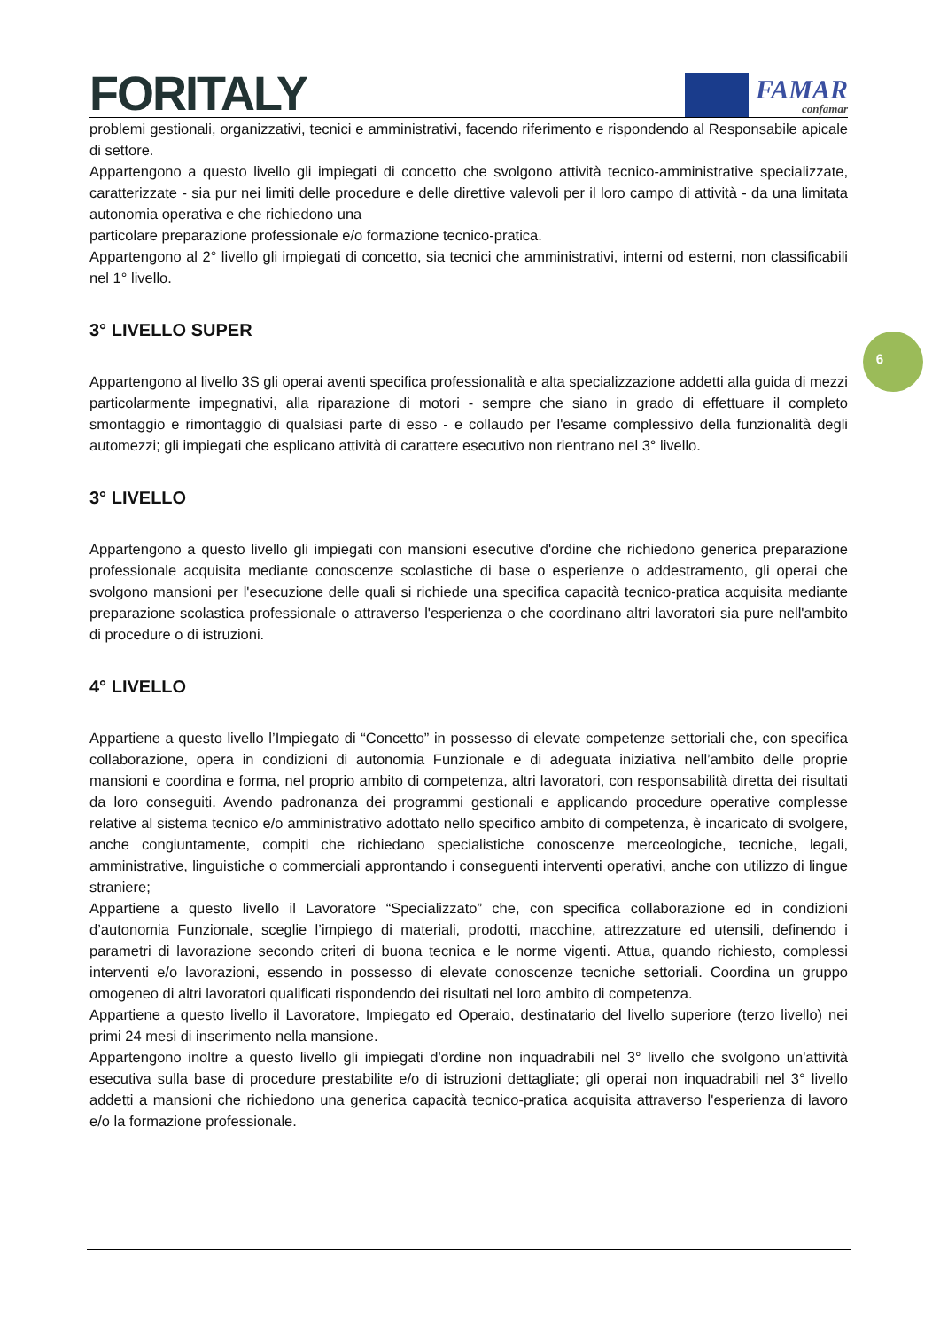6
FORITALY
FAMAR
confamar
problemi gestionali, organizzativi, tecnici e amministrativi, facendo riferimento e rispondendo al Responsabile apicale di settore.
Appartengono a questo livello gli impiegati di concetto che svolgono attività tecnico-amministrative specializzate, caratterizzate - sia pur nei limiti delle procedure e delle direttive valevoli per il loro campo di attività - da una limitata autonomia operativa e che richiedono una
particolare preparazione professionale e/o formazione tecnico-pratica.
Appartengono al 2° livello gli impiegati di concetto, sia tecnici che amministrativi, interni od esterni, non classificabili nel 1° livello.
3° LIVELLO SUPER
Appartengono al livello 3S gli operai aventi specifica professionalità e alta specializzazione addetti alla guida di mezzi particolarmente impegnativi, alla riparazione di motori - sempre che siano in grado di effettuare il completo smontaggio e rimontaggio di qualsiasi parte di esso - e collaudo per l'esame complessivo della funzionalità degli automezzi; gli impiegati che esplicano attività di carattere esecutivo non rientrano nel 3° livello.
3° LIVELLO
Appartengono a questo livello gli impiegati con mansioni esecutive d'ordine che richiedono generica preparazione professionale acquisita mediante conoscenze scolastiche di base o esperienze o addestramento, gli operai che svolgono mansioni per l'esecuzione delle quali si richiede una specifica capacità tecnico-pratica acquisita mediante preparazione scolastica professionale o attraverso l'esperienza o che coordinano altri lavoratori sia pure nell'ambito di procedure o di istruzioni.
4° LIVELLO
Appartiene a questo livello l’Impiegato di “Concetto” in possesso di elevate competenze settoriali che, con specifica collaborazione, opera in condizioni di autonomia Funzionale e di adeguata iniziativa nell’ambito delle proprie mansioni e coordina e forma, nel proprio ambito di competenza, altri lavoratori, con responsabilità diretta dei risultati da loro conseguiti. Avendo padronanza dei programmi gestionali e applicando procedure operative complesse relative al sistema tecnico e/o amministrativo adottato nello specifico ambito di competenza, è incaricato di svolgere, anche congiuntamente, compiti che richiedano specialistiche conoscenze merceologiche, tecniche, legali, amministrative, linguistiche o commerciali approntando i conseguenti interventi operativi, anche con utilizzo di lingue straniere;
Appartiene a questo livello il Lavoratore “Specializzato” che, con specifica collaborazione ed in condizioni d’autonomia Funzionale, sceglie l’impiego di materiali, prodotti, macchine, attrezzature ed utensili, definendo i parametri di lavorazione secondo criteri di buona tecnica e le norme vigenti. Attua, quando richiesto, complessi interventi e/o lavorazioni, essendo in possesso di elevate conoscenze tecniche settoriali. Coordina un gruppo omogeneo di altri lavoratori qualificati rispondendo dei risultati nel loro ambito di competenza.
Appartiene a questo livello il Lavoratore, Impiegato ed Operaio, destinatario del livello superiore (terzo livello) nei primi 24 mesi di inserimento nella mansione.
Appartengono inoltre a questo livello gli impiegati d'ordine non inquadrabili nel 3° livello che svolgono un'attività esecutiva sulla base di procedure prestabilite e/o di istruzioni dettagliate; gli operai non inquadrabili nel 3° livello addetti a mansioni che richiedono una generica capacità tecnico-pratica acquisita attraverso l'esperienza di lavoro e/o la formazione professionale.